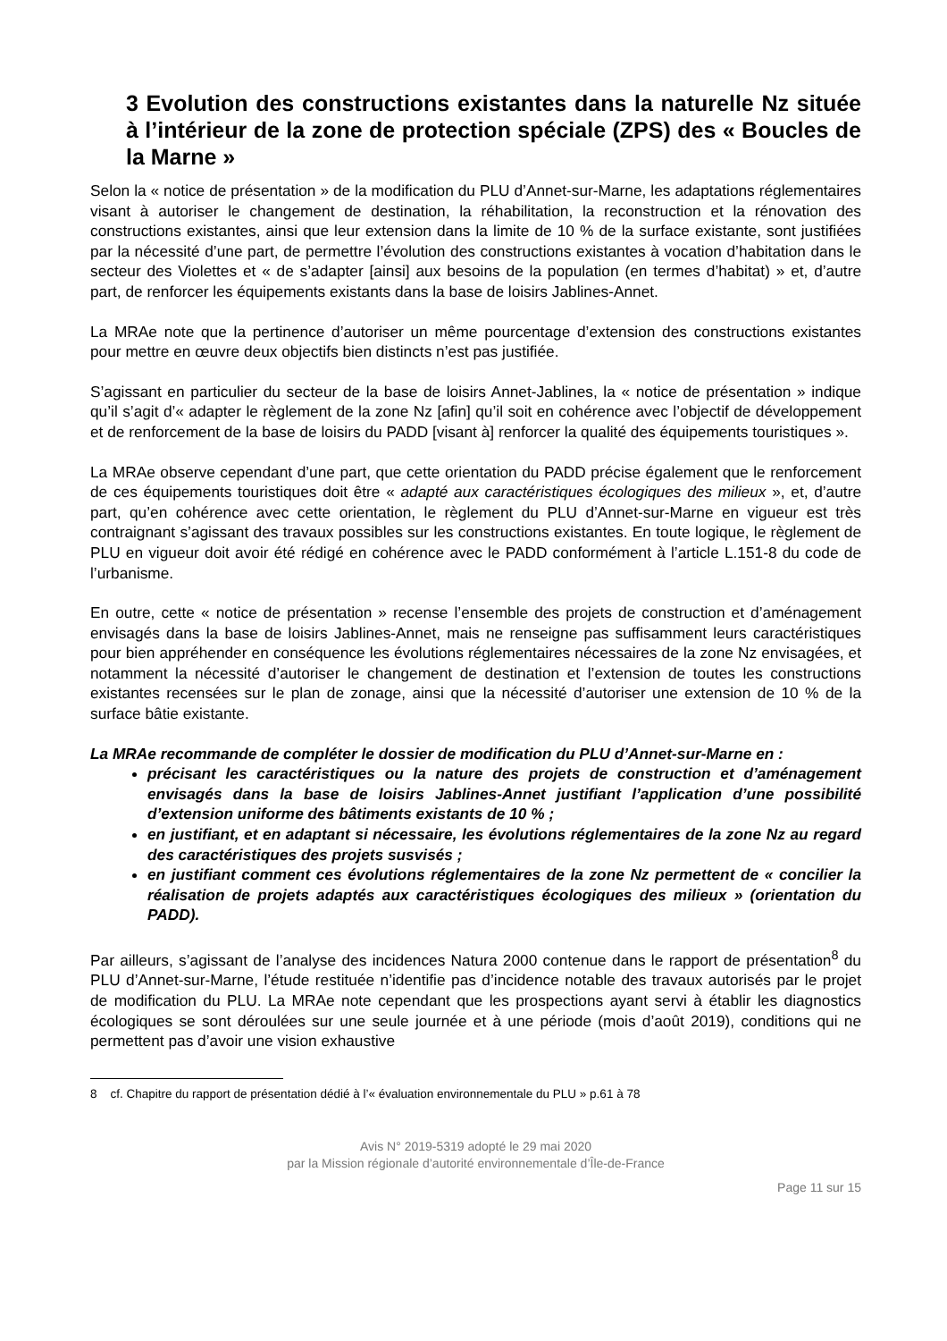3 Evolution des constructions existantes dans la naturelle Nz située à l’intérieur de la zone de protection spéciale (ZPS) des « Boucles de la Marne »
Selon la « notice de présentation » de la modification du PLU d’Annet-sur-Marne, les adaptations réglementaires visant à autoriser le changement de destination, la réhabilitation, la reconstruction et la rénovation des constructions existantes, ainsi que leur extension dans la limite de 10 % de la surface existante, sont justifiées par la nécessité d’une part, de permettre l’évolution des constructions existantes à vocation d’habitation dans le secteur des Violettes et « de s’adapter [ainsi] aux besoins de la population (en termes d’habitat) » et, d’autre part, de renforcer les équipements existants dans la base de loisirs Jablines-Annet.
La MRAe note que la pertinence d’autoriser un même pourcentage d’extension des constructions existantes pour mettre en œuvre deux objectifs bien distincts n’est pas justifiée.
S’agissant en particulier du secteur de la base de loisirs Annet-Jablines, la « notice de présentation » indique qu’il s’agit d’« adapter le règlement de la zone Nz [afin] qu’il soit en cohérence avec l’objectif de développement et de renforcement de la base de loisirs du PADD [visant à] renforcer la qualité des équipements touristiques ».
La MRAe observe cependant d’une part, que cette orientation du PADD précise également que le renforcement de ces équipements touristiques doit être « adapté aux caractéristiques écologiques des milieux », et, d’autre part, qu’en cohérence avec cette orientation, le règlement du PLU d’Annet-sur-Marne en vigueur est très contraignant s’agissant des travaux possibles sur les constructions existantes. En toute logique, le règlement de PLU en vigueur doit avoir été rédigé en cohérence avec le PADD conformément à l’article L.151-8 du code de l’urbanisme.
En outre, cette « notice de présentation » recense l’ensemble des projets de construction et d’aménagement envisagés dans la base de loisirs Jablines-Annet, mais ne renseigne pas suffisamment leurs caractéristiques pour bien appréhender en conséquence les évolutions réglementaires nécessaires de la zone Nz envisagées, et notamment la nécessité d’autoriser le changement de destination et l’extension de toutes les constructions existantes recensées sur le plan de zonage, ainsi que la nécessité d’autoriser une extension de 10 % de la surface bâtie existante.
La MRAe recommande de compléter le dossier de modification du PLU d’Annet-sur-Marne en :
précisant les caractéristiques ou la nature des projets de construction et d’aménagement envisagés dans la base de loisirs Jablines-Annet justifiant l’application d’une possibilité d’extension uniforme des bâtiments existants de 10 % ;
en justifiant, et en adaptant si nécessaire, les évolutions réglementaires de la zone Nz au regard des caractéristiques des projets susvisés ;
en justifiant comment ces évolutions réglementaires de la zone Nz permettent de « concilier la réalisation de projets adaptés aux caractéristiques écologiques des milieux » (orientation du PADD).
Par ailleurs, s’agissant de l’analyse des incidences Natura 2000 contenue dans le rapport de présentation<sup>8</sup> du PLU d’Annet-sur-Marne, l’étude restituée n’identifie pas d’incidence notable des travaux autorisés par le projet de modification du PLU. La MRAe note cependant que les prospections ayant servi à établir les diagnostics écologiques se sont déroulées sur une seule journée et à une période (mois d’août 2019), conditions qui ne permettent pas d’avoir une vision exhaustive
8 cf. Chapitre du rapport de présentation dédié à l’« évaluation environnementale du PLU » p.61 à 78
Avis N° 2019-5319 adopté le 29 mai 2020
par la Mission régionale d’autorité environnementale d’Île-de-France
Page 11 sur 15